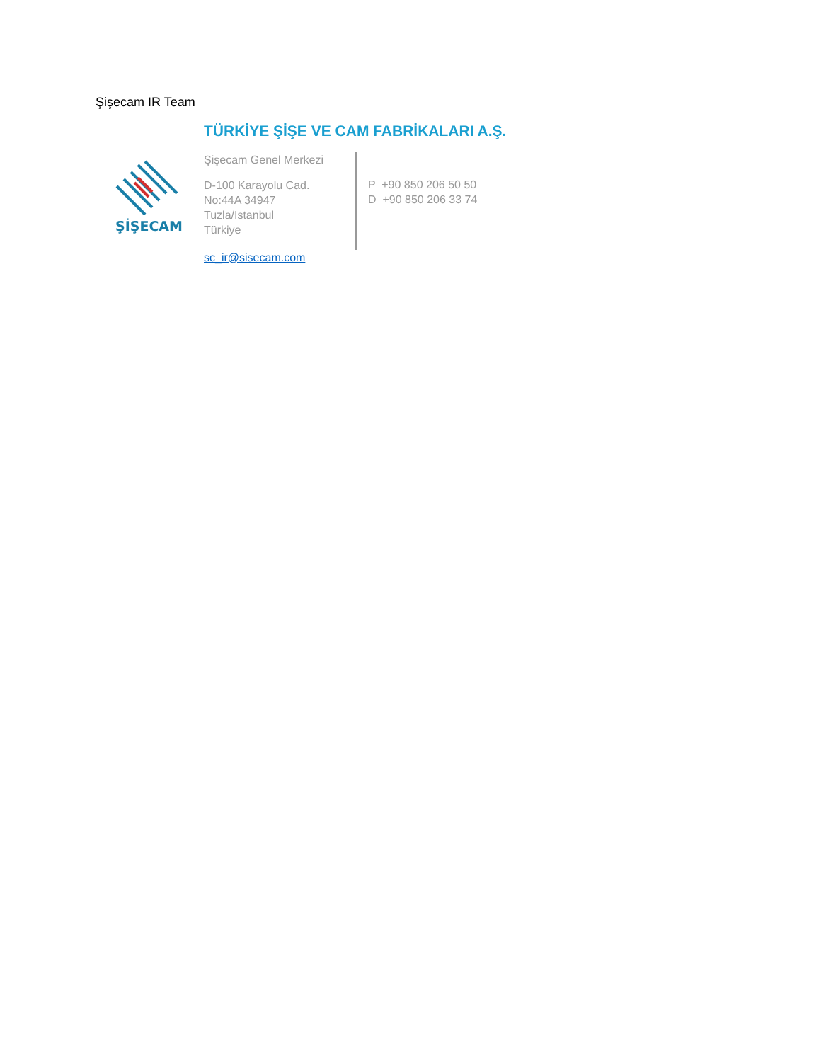Şişecam IR Team
ŞİŞECAM
TÜRKİYE ŞİŞE VE CAM FABRİKALARI A.Ş.
Şişecam Genel Merkezi
D-100 Karayolu Cad.
No:44A 34947
Tuzla/Istanbul
Türkiye
P +90 850 206 50 50
D +90 850 206 33 74
sc_ir@sisecam.com